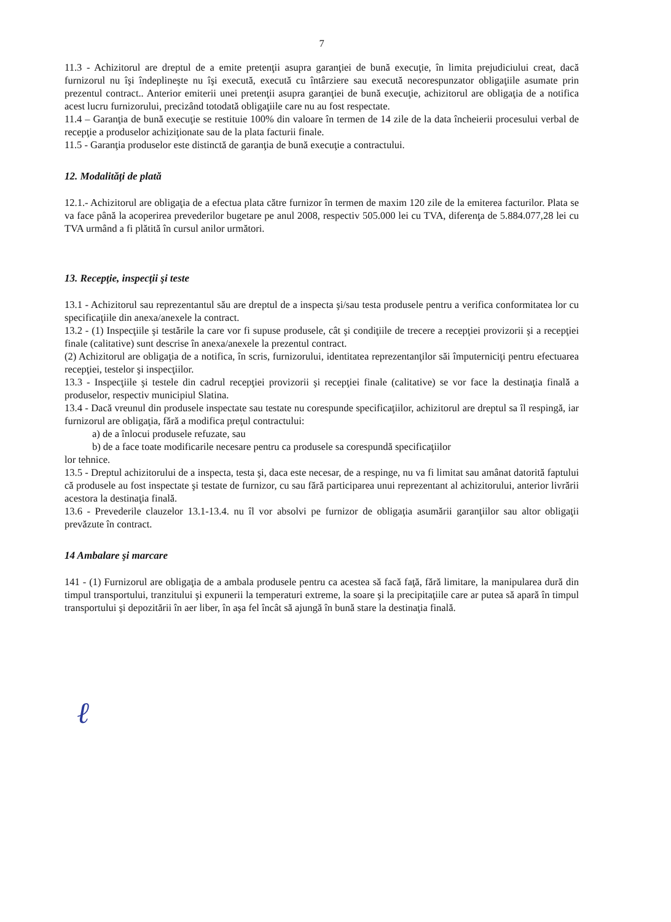7
11.3 - Achizitorul are dreptul de a emite pretenţii asupra garanţiei de bună execuţie, în limita prejudiciului creat, dacă furnizorul nu îşi îndeplineşte nu îşi execută, execută cu întârziere sau execută necorespunzator obligaţiile asumate prin prezentul contract.. Anterior emiterii unei pretenţii asupra garanţiei de bună execuţie, achizitorul are obligaţia de a notifica acest lucru furnizorului, precizând totodată obligaţiile care nu au fost respectate.
11.4 – Garanţia de bună execuţie se restituie 100% din valoare în termen de 14 zile de la data încheierii procesului verbal de recepţie a produselor achiziţionate sau de la plata facturii finale.
11.5 - Garanţia produselor este distinctă de garanţia de bună execuţie a contractului.
12. Modalităţi de plată
12.1.- Achizitorul are obligaţia de a efectua plata către furnizor în termen de maxim 120 zile de la emiterea facturilor. Plata se va face până la acoperirea prevederilor bugetare pe anul 2008, respectiv 505.000 lei cu TVA, diferenţa de 5.884.077,28 lei cu TVA urmând a fi plătită în cursul anilor următori.
13. Recepţie, inspecţii şi teste
13.1 - Achizitorul sau reprezentantul său are dreptul de a inspecta şi/sau testa produsele pentru a verifica conformitatea lor cu specificaţiile din anexa/anexele la contract.
13.2 - (1) Inspecţiile şi testările la care vor fi supuse produsele, cât şi condiţiile de trecere a recepţiei provizorii şi a recepţiei finale (calitative) sunt descrise în anexa/anexele la prezentul contract.
(2) Achizitorul are obligaţia de a notifica, în scris, furnizorului, identitatea reprezentanţilor săi împuterniciţi pentru efectuarea recepţiei, testelor şi inspecţiilor.
13.3 - Inspecţiile şi testele din cadrul recepţiei provizorii şi recepţiei finale (calitative) se vor face la destinaţia finală a produselor, respectiv municipiul Slatina.
13.4 - Dacă vreunul din produsele inspectate sau testate nu corespunde specificaţiilor, achizitorul are dreptul sa îl respingă, iar furnizorul are obligaţia, fără a modifica preţul contractului:
a) de a înlocui produsele refuzate, sau
b) de a face toate modificarile necesare pentru ca produsele sa corespundă specificaţiilor
lor tehnice.
13.5 - Dreptul achizitorului de a inspecta, testa şi, daca este necesar, de a respinge, nu va fi limitat sau amânat datorită faptului că produsele au fost inspectate şi testate de furnizor, cu sau fără participarea unui reprezentant al achizitorului, anterior livrării acestora la destinaţia finală.
13.6 - Prevederile clauzelor 13.1-13.4. nu îl vor absolvi pe furnizor de obligaţia asumării garanţiilor sau altor obligaţii prevăzute în contract.
14 Ambalare şi marcare
141 - (1) Furnizorul are obligaţia de a ambala produsele pentru ca acestea să facă faţă, fără limitare, la manipularea dură din timpul transportului, tranzitului şi expunerii la temperaturi extreme, la soare şi la precipitaţiile care ar putea să apară în timpul transportului şi depozitării în aer liber, în aşa fel încât să ajungă în bună stare la destinaţia finală.
ℓ